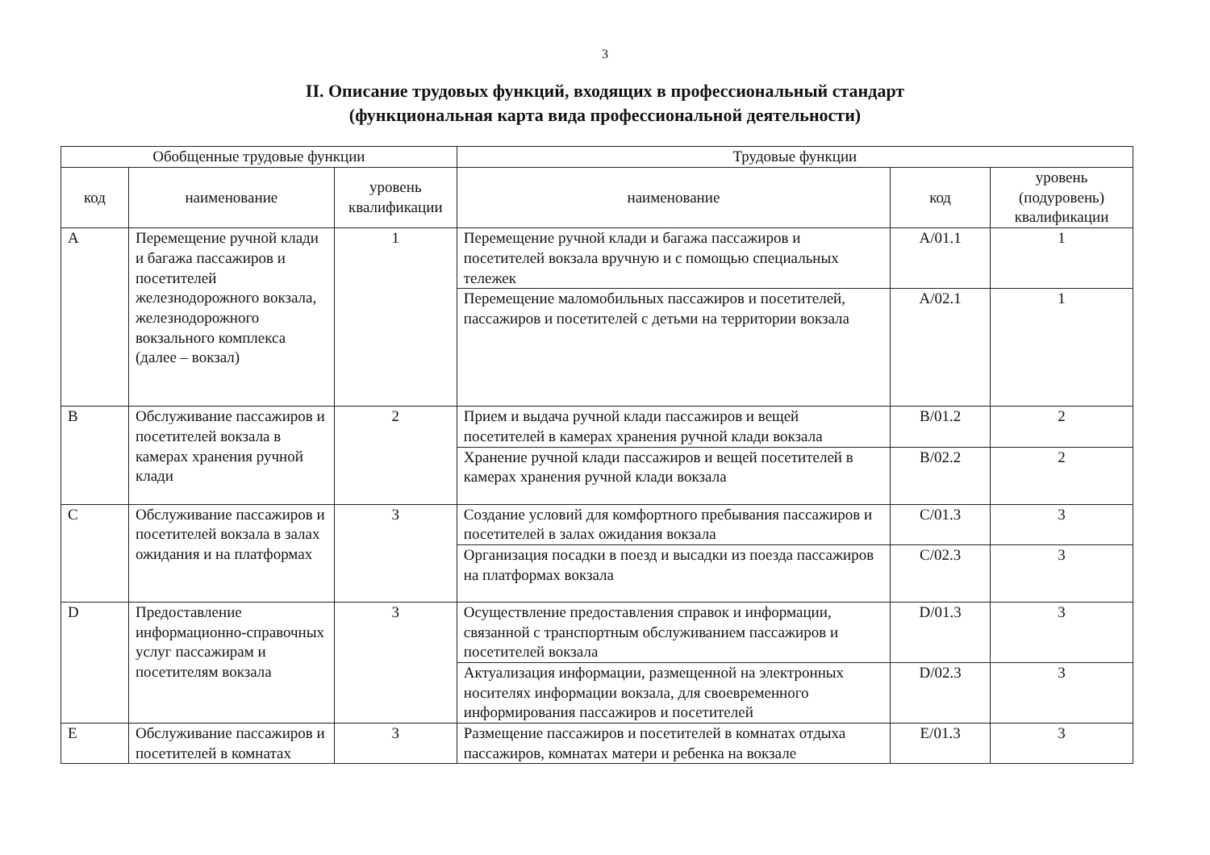3
II. Описание трудовых функций, входящих в профессиональный стандарт
(функциональная карта вида профессиональной деятельности)
| Обобщенные трудовые функции | | | Трудовые функции | | |
| --- | --- | --- | --- | --- | --- |
| код | наименование | уровень квалификации | наименование | код | уровень (подуровень) квалификации |
| A | Перемещение ручной клади и багажа пассажиров и посетителей железнодорожного вокзала, железнодорожного вокзального комплекса (далее – вокзал) | 1 | Перемещение ручной клади и багажа пассажиров и посетителей вокзала вручную и с помощью специальных тележек | A/01.1 | 1 |
| | | | Перемещение маломобильных пассажиров и посетителей, пассажиров и посетителей с детьми на территории вокзала | A/02.1 | 1 |
| B | Обслуживание пассажиров и посетителей вокзала в камерах хранения ручной клади | 2 | Прием и выдача ручной клади пассажиров и вещей посетителей в камерах хранения ручной клади вокзала | B/01.2 | 2 |
| | | | Хранение ручной клади пассажиров и вещей посетителей в камерах хранения ручной клади вокзала | B/02.2 | 2 |
| C | Обслуживание пассажиров и посетителей вокзала в залах ожидания и на платформах | 3 | Создание условий для комфортного пребывания пассажиров и посетителей в залах ожидания вокзала | C/01.3 | 3 |
| | | | Организация посадки в поезд и высадки из поезда пассажиров на платформах вокзала | C/02.3 | 3 |
| D | Предоставление информационно-справочных услуг пассажирам и посетителям вокзала | 3 | Осуществление предоставления справок и информации, связанной с транспортным обслуживанием пассажиров и посетителей вокзала | D/01.3 | 3 |
| | | | Актуализация информации, размещенной на электронных носителях информации вокзала, для своевременного информирования пассажиров и посетителей | D/02.3 | 3 |
| E | Обслуживание пассажиров и посетителей в комнатах | 3 | Размещение пассажиров и посетителей в комнатах отдыха пассажиров, комнатах матери и ребенка на вокзале | E/01.3 | 3 |